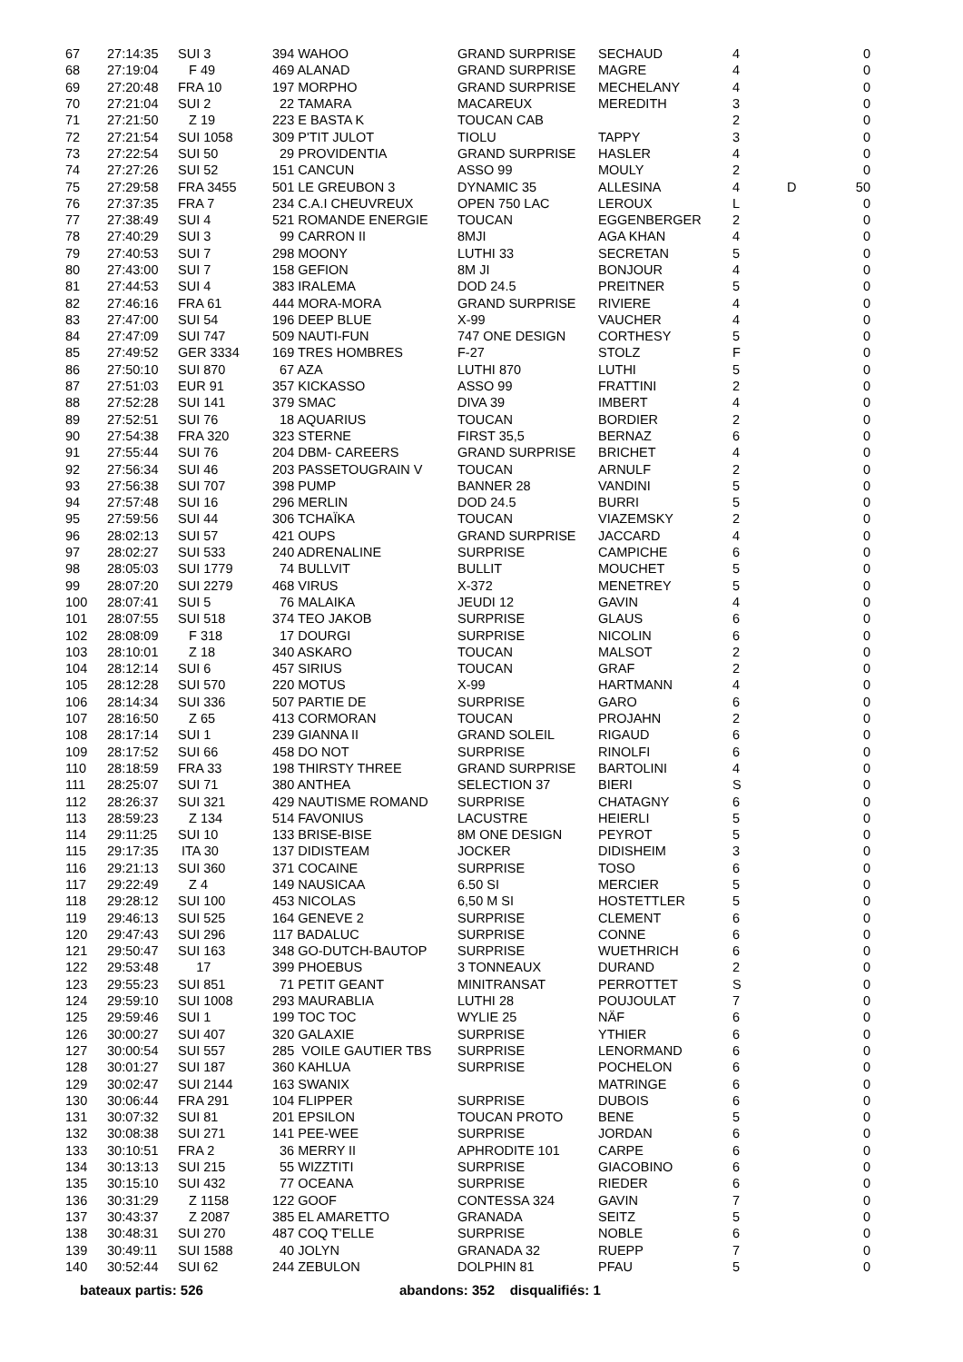| 67 | 27:14:35 | SUI 3 | 394 WAHOO | GRAND SURPRISE | SECHAUD | 4 | | 0 |
| 68 | 27:19:04 | F 49 | 469 ALANAD | GRAND SURPRISE | MAGRE | 4 | | 0 |
| 69 | 27:20:48 | FRA 10 | 197 MORPHO | GRAND SURPRISE | MECHELANY | 4 | | 0 |
| 70 | 27:21:04 | SUI 2 | 22 TAMARA | MACAREUX | MEREDITH | 3 | | 0 |
| 71 | 27:21:50 | Z 19 | 223 E BASTA K | TOUCAN CAB | | 2 | | 0 |
| 72 | 27:21:54 | SUI 1058 | 309 P'TIT JULOT | TIOLU | TAPPY | 3 | | 0 |
| 73 | 27:22:54 | SUI 50 | 29 PROVIDENTIA | GRAND SURPRISE | HASLER | 4 | | 0 |
| 74 | 27:27:26 | SUI 52 | 151 CANCUN | ASSO 99 | MOULY | 2 | | 0 |
| 75 | 27:29:58 | FRA 3455 | 501 LE GREUBON 3 | DYNAMIC 35 | ALLESINA | 4 | D | 50 |
| 76 | 27:37:35 | FRA 7 | 234 C.A.I CHEUVREUX | OPEN 750 LAC | LEROUX | L | | 0 |
| 77 | 27:38:49 | SUI 4 | 521 ROMANDE ENERGIE | TOUCAN | EGGENBERGER | 2 | | 0 |
| 78 | 27:40:29 | SUI 3 | 99 CARRON II | 8MJI | AGA KHAN | 4 | | 0 |
| 79 | 27:40:53 | SUI 7 | 298 MOONY | LUTHI 33 | SECRETAN | 5 | | 0 |
| 80 | 27:43:00 | SUI 7 | 158 GEFION | 8M JI | BONJOUR | 4 | | 0 |
| 81 | 27:44:53 | SUI 4 | 383 IRALEMA | DOD 24.5 | PREITNER | 5 | | 0 |
| 82 | 27:46:16 | FRA 61 | 444 MORA-MORA | GRAND SURPRISE | RIVIERE | 4 | | 0 |
| 83 | 27:47:00 | SUI 54 | 196 DEEP BLUE | X-99 | VAUCHER | 4 | | 0 |
| 84 | 27:47:09 | SUI 747 | 509 NAUTI-FUN | 747 ONE DESIGN | CORTHESY | 5 | | 0 |
| 85 | 27:49:52 | GER 3334 | 169 TRES HOMBRES | F-27 | STOLZ | F | | 0 |
| 86 | 27:50:10 | SUI 870 | 67 AZA | LUTHI 870 | LUTHI | 5 | | 0 |
| 87 | 27:51:03 | EUR 91 | 357 KICKASSO | ASSO 99 | FRATTINI | 2 | | 0 |
| 88 | 27:52:28 | SUI 141 | 379 SMAC | DIVA 39 | IMBERT | 4 | | 0 |
| 89 | 27:52:51 | SUI 76 | 18 AQUARIUS | TOUCAN | BORDIER | 2 | | 0 |
| 90 | 27:54:38 | FRA 320 | 323 STERNE | FIRST 35,5 | BERNAZ | 6 | | 0 |
| 91 | 27:55:44 | SUI 76 | 204 DBM- CAREERS | GRAND SURPRISE | BRICHET | 4 | | 0 |
| 92 | 27:56:34 | SUI 46 | 203 PASSETOUGRAIN V | TOUCAN | ARNULF | 2 | | 0 |
| 93 | 27:56:38 | SUI 707 | 398 PUMP | BANNER 28 | VANDINI | 5 | | 0 |
| 94 | 27:57:48 | SUI 16 | 296 MERLIN | DOD 24.5 | BURRI | 5 | | 0 |
| 95 | 27:59:56 | SUI 44 | 306 TCHAÏKA | TOUCAN | VIAZEMSKY | 2 | | 0 |
| 96 | 28:02:13 | SUI 57 | 421 OUPS | GRAND SURPRISE | JACCARD | 4 | | 0 |
| 97 | 28:02:27 | SUI 533 | 240 ADRENALINE | SURPRISE | CAMPICHE | 6 | | 0 |
| 98 | 28:05:03 | SUI 1779 | 74 BULLVIT | BULLIT | MOUCHET | 5 | | 0 |
| 99 | 28:07:20 | SUI 2279 | 468 VIRUS | X-372 | MENETREY | 5 | | 0 |
| 100 | 28:07:41 | SUI 5 | 76 MALAIKA | JEUDI 12 | GAVIN | 4 | | 0 |
| 101 | 28:07:55 | SUI 518 | 374 TEO JAKOB | SURPRISE | GLAUS | 6 | | 0 |
| 102 | 28:08:09 | F 318 | 17 DOURGI | SURPRISE | NICOLIN | 6 | | 0 |
| 103 | 28:10:01 | Z 18 | 340 ASKARO | TOUCAN | MALSOT | 2 | | 0 |
| 104 | 28:12:14 | SUI 6 | 457 SIRIUS | TOUCAN | GRAF | 2 | | 0 |
| 105 | 28:12:28 | SUI 570 | 220 MOTUS | X-99 | HARTMANN | 4 | | 0 |
| 106 | 28:14:34 | SUI 336 | 507 PARTIE DE | SURPRISE | GARO | 6 | | 0 |
| 107 | 28:16:50 | Z 65 | 413 CORMORAN | TOUCAN | PROJAHN | 2 | | 0 |
| 108 | 28:17:14 | SUI 1 | 239 GIANNA II | GRAND SOLEIL | RIGAUD | 6 | | 0 |
| 109 | 28:17:52 | SUI 66 | 458 DO NOT | SURPRISE | RINOLFI | 6 | | 0 |
| 110 | 28:18:59 | FRA 33 | 198 THIRSTY THREE | GRAND SURPRISE | BARTOLINI | 4 | | 0 |
| 111 | 28:25:07 | SUI 71 | 380 ANTHEA | SELECTION 37 | BIERI | S | | 0 |
| 112 | 28:26:37 | SUI 321 | 429 NAUTISME ROMAND | SURPRISE | CHATAGNY | 6 | | 0 |
| 113 | 28:59:23 | Z 134 | 514 FAVONIUS | LACUSTRE | HEIERLI | 5 | | 0 |
| 114 | 29:11:25 | SUI 10 | 133 BRISE-BISE | 8M ONE DESIGN | PEYROT | 5 | | 0 |
| 115 | 29:17:35 | ITA 30 | 137 DIDISTEAM | JOCKER | DIDISHEIM | 3 | | 0 |
| 116 | 29:21:13 | SUI 360 | 371 COCAINE | SURPRISE | TOSO | 6 | | 0 |
| 117 | 29:22:49 | Z 4 | 149 NAUSICAA | 6.50 SI | MERCIER | 5 | | 0 |
| 118 | 29:28:12 | SUI 100 | 453 NICOLAS | 6,50 M SI | HOSTETTLER | 5 | | 0 |
| 119 | 29:46:13 | SUI 525 | 164 GENEVE 2 | SURPRISE | CLEMENT | 6 | | 0 |
| 120 | 29:47:43 | SUI 296 | 117 BADALUC | SURPRISE | CONNE | 6 | | 0 |
| 121 | 29:50:47 | SUI 163 | 348 GO-DUTCH-BAUTOP | SURPRISE | WUETHRICH | 6 | | 0 |
| 122 | 29:53:48 | 17 | 399 PHOEBUS | 3 TONNEAUX | DURAND | 2 | | 0 |
| 123 | 29:55:23 | SUI 851 | 71 PETIT GEANT | MINITRANSAT | PERROTTET | S | | 0 |
| 124 | 29:59:10 | SUI 1008 | 293 MAURABLIA | LUTHI 28 | POUJOULAT | 7 | | 0 |
| 125 | 29:59:46 | SUI 1 | 199 TOC TOC | WYLIE 25 | NÄF | 6 | | 0 |
| 126 | 30:00:27 | SUI 407 | 320 GALAXIE | SURPRISE | YTHIER | 6 | | 0 |
| 127 | 30:00:54 | SUI 557 | 285 VOILE GAUTIER TBS | SURPRISE | LENORMAND | 6 | | 0 |
| 128 | 30:01:27 | SUI 187 | 360 KAHLUA | SURPRISE | POCHELON | 6 | | 0 |
| 129 | 30:02:47 | SUI 2144 | 163 SWANIX | | MATRINGE | 6 | | 0 |
| 130 | 30:06:44 | FRA 291 | 104 FLIPPER | SURPRISE | DUBOIS | 6 | | 0 |
| 131 | 30:07:32 | SUI 81 | 201 EPSILON | TOUCAN PROTO | BENE | 5 | | 0 |
| 132 | 30:08:38 | SUI 271 | 141 PEE-WEE | SURPRISE | JORDAN | 6 | | 0 |
| 133 | 30:10:51 | FRA 2 | 36 MERRY II | APHRODITE 101 | CARPE | 6 | | 0 |
| 134 | 30:13:13 | SUI 215 | 55 WIZZTITI | SURPRISE | GIACOBINO | 6 | | 0 |
| 135 | 30:15:10 | SUI 432 | 77 OCEANA | SURPRISE | RIEDER | 6 | | 0 |
| 136 | 30:31:29 | Z 1158 | 122 GOOF | CONTESSA 324 | GAVIN | 7 | | 0 |
| 137 | 30:43:37 | Z 2087 | 385 EL AMARETTO | GRANADA | SEITZ | 5 | | 0 |
| 138 | 30:48:31 | SUI 270 | 487 COQ T'ELLE | SURPRISE | NOBLE | 6 | | 0 |
| 139 | 30:49:11 | SUI 1588 | 40 JOLYN | GRANADA 32 | RUEPP | 7 | | 0 |
| 140 | 30:52:44 | SUI 62 | 244 ZEBULON | DOLPHIN 81 | PFAU | 5 | | 0 |
bateaux partis: 526 abandons: 352 disqualifiés: 1